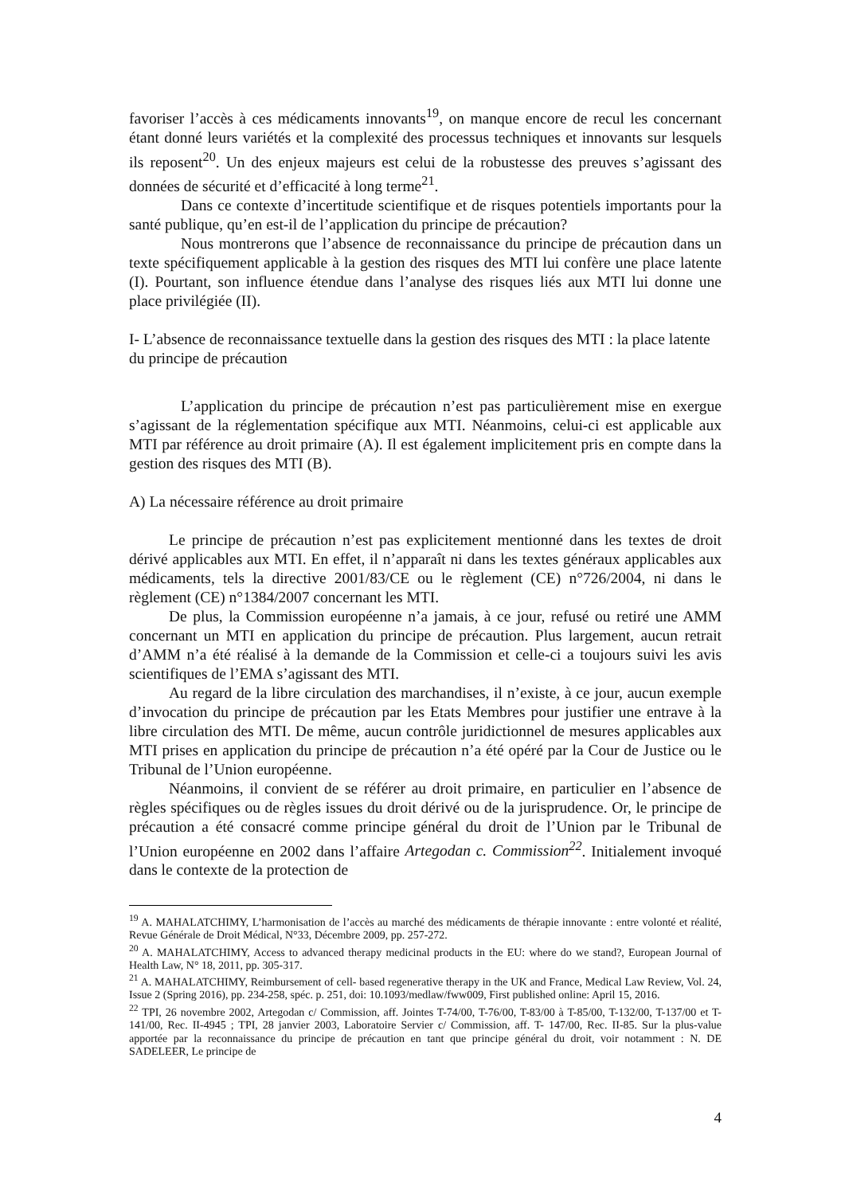favoriser l’accès à ces médicaments innovants<sup>19</sup>, on manque encore de recul les concernant étant donné leurs variétés et la complexité des processus techniques et innovants sur lesquels ils reposent<sup>20</sup>. Un des enjeux majeurs est celui de la robustesse des preuves s’agissant des données de sécurité et d’efficacité à long terme<sup>21</sup>.
Dans ce contexte d’incertitude scientifique et de risques potentiels importants pour la santé publique, qu’en est-il de l’application du principe de précaution?
Nous montrerons que l’absence de reconnaissance du principe de précaution dans un texte spécifiquement applicable à la gestion des risques des MTI lui confère une place latente (I). Pourtant, son influence étendue dans l’analyse des risques liés aux MTI lui donne une place privilégiée (II).
I- L’absence de reconnaissance textuelle dans la gestion des risques des MTI : la place latente du principe de précaution
L’application du principe de précaution n’est pas particulièrement mise en exergue s’agissant de la réglementation spécifique aux MTI. Néanmoins, celui-ci est applicable aux MTI par référence au droit primaire (A). Il est également implicitement pris en compte dans la gestion des risques des MTI (B).
A) La nécessaire référence au droit primaire
Le principe de précaution n’est pas explicitement mentionné dans les textes de droit dérivé applicables aux MTI. En effet, il n’apparaît ni dans les textes généraux applicables aux médicaments, tels la directive 2001/83/CE ou le règlement (CE) n°726/2004, ni dans le règlement (CE) n°1384/2007 concernant les MTI.
De plus, la Commission européenne n’a jamais, à ce jour, refusé ou retiré une AMM concernant un MTI en application du principe de précaution. Plus largement, aucun retrait d’AMM n’a été réalisé à la demande de la Commission et celle-ci a toujours suivi les avis scientifiques de l’EMA s’agissant des MTI.
Au regard de la libre circulation des marchandises, il n’existe, à ce jour, aucun exemple d’invocation du principe de précaution par les Etats Membres pour justifier une entrave à la libre circulation des MTI. De même, aucun contrôle juridictionnel de mesures applicables aux MTI prises en application du principe de précaution n’a été opéré par la Cour de Justice ou le Tribunal de l’Union européenne.
Néanmoins, il convient de se référer au droit primaire, en particulier en l’absence de règles spécifiques ou de règles issues du droit dérivé ou de la jurisprudence. Or, le principe de précaution a été consacré comme principe général du droit de l’Union par le Tribunal de l’Union européenne en 2002 dans l’affaire Artegodan c. Commission<sup>22</sup>. Initialement invoqué dans le contexte de la protection de
<sup>19</sup> A. MAHALATCHIMY, L’harmonisation de l’accès au marché des médicaments de thérapie innovante : entre volonté et réalité, Revue Générale de Droit Médical, N°33, Décembre 2009, pp. 257-272.
<sup>20</sup> A. MAHALATCHIMY, Access to advanced therapy medicinal products in the EU: where do we stand?, European Journal of Health Law, N° 18, 2011, pp. 305-317.
<sup>21</sup> A. MAHALATCHIMY, Reimbursement of cell- based regenerative therapy in the UK and France, Medical Law Review, Vol. 24, Issue 2 (Spring 2016), pp. 234-258, spéc. p. 251, doi: 10.1093/medlaw/fww009, First published online: April 15, 2016.
<sup>22</sup> TPI, 26 novembre 2002, Artegodan c/ Commission, aff. Jointes T-74/00, T-76/00, T-83/00 à T-85/00, T-132/00, T-137/00 et T-141/00, Rec. II-4945 ; TPI, 28 janvier 2003, Laboratoire Servier c/ Commission, aff. T- 147/00, Rec. II-85. Sur la plus-value apportée par la reconnaissance du principe de précaution en tant que principe général du droit, voir notamment : N. DE SADELEER, Le principe de
4